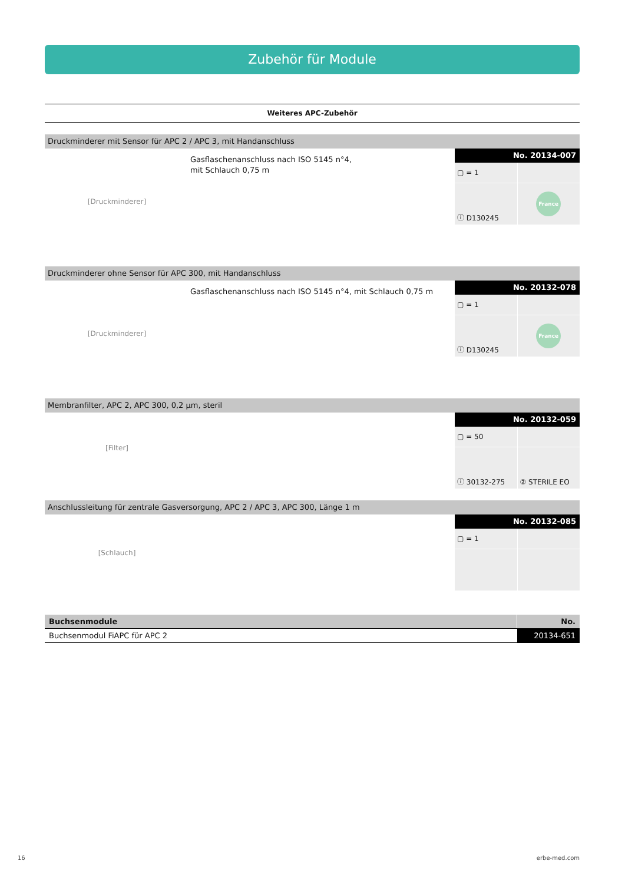Zubehör für Module
Weiteres APC-Zubehör
Druckminderer mit Sensor für APC 2 / APC 3, mit Handanschluss
[Druckminderer]
Gasflaschenanschluss nach ISO 5145 n°4,
mit Schlauch 0,75 m
No. 20134-007
▢ = 1
ⓘ D130245
France
Druckminderer ohne Sensor für APC 300, mit Handanschluss
[Druckminderer]
Gasflaschenanschluss nach ISO 5145 n°4, mit Schlauch 0,75 m
No. 20132-078
▢ = 1
ⓘ D130245
France
Membranfilter, APC 2, APC 300, 0,2 µm, steril
[Filter]
No. 20132-059
▢ = 50
ⓘ 30132-275
② STERILE EO
Anschlussleitung für zentrale Gasversorgung, APC 2 / APC 3, APC 300, Länge 1 m
[Schlauch]
No. 20132-085
▢ = 1
| Buchsenmodule | No. |
| --- | --- |
| Buchsenmodul FiAPC für APC 2 | 20134-651 |
16 erbe-med.com